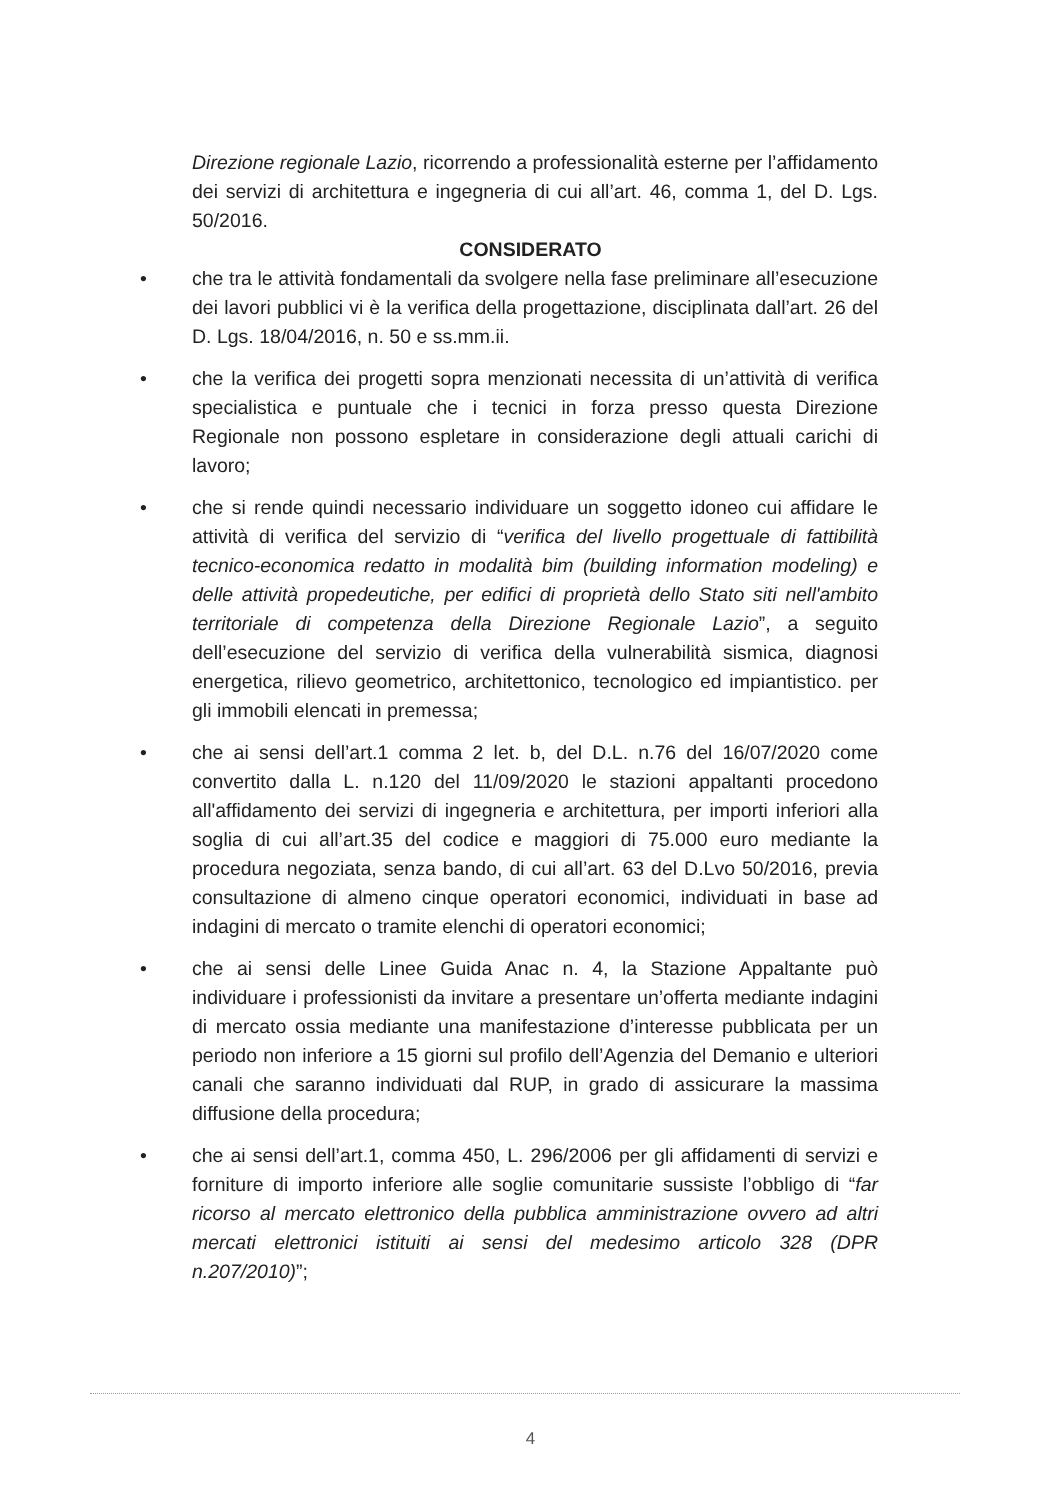Direzione regionale Lazio, ricorrendo a professionalità esterne per l’affidamento dei servizi di architettura e ingegneria di cui all’art. 46, comma 1, del D. Lgs. 50/2016.
CONSIDERATO
• che tra le attività fondamentali da svolgere nella fase preliminare all’esecuzione dei lavori pubblici vi è la verifica della progettazione, disciplinata dall’art. 26 del D. Lgs. 18/04/2016, n. 50 e ss.mm.ii.
• che la verifica dei progetti sopra menzionati necessita di un’attività di verifica specialistica e puntuale che i tecnici in forza presso questa Direzione Regionale non possono espletare in considerazione degli attuali carichi di lavoro;
• che si rende quindi necessario individuare un soggetto idoneo cui affidare le attività di verifica del servizio di “verifica del livello progettuale di fattibilità tecnico-economica redatto in modalità bim (building information modeling) e delle attività propedeutiche, per edifici di proprietà dello Stato siti nell'ambito territoriale di competenza della Direzione Regionale Lazio”, a seguito dell’esecuzione del servizio di verifica della vulnerabilità sismica, diagnosi energetica, rilievo geometrico, architettonico, tecnologico ed impiantistico. per gli immobili elencati in premessa;
• che ai sensi dell’art.1 comma 2 let. b, del D.L. n.76 del 16/07/2020 come convertito dalla L. n.120 del 11/09/2020 le stazioni appaltanti procedono all'affidamento dei servizi di ingegneria e architettura, per importi inferiori alla soglia di cui all’art.35 del codice e maggiori di 75.000 euro mediante la procedura negoziata, senza bando, di cui all’art. 63 del D.Lvo 50/2016, previa consultazione di almeno cinque operatori economici, individuati in base ad indagini di mercato o tramite elenchi di operatori economici;
• che ai sensi delle Linee Guida Anac n. 4, la Stazione Appaltante può individuare i professionisti da invitare a presentare un’offerta mediante indagini di mercato ossia mediante una manifestazione d’interesse pubblicata per un periodo non inferiore a 15 giorni sul profilo dell’Agenzia del Demanio e ulteriori canali che saranno individuati dal RUP, in grado di assicurare la massima diffusione della procedura;
• che ai sensi dell’art.1, comma 450, L. 296/2006 per gli affidamenti di servizi e forniture di importo inferiore alle soglie comunitarie sussiste l’obbligo di “far ricorso al mercato elettronico della pubblica amministrazione ovvero ad altri mercati elettronici istituiti ai sensi del medesimo articolo 328 (DPR n.207/2010)”;
4